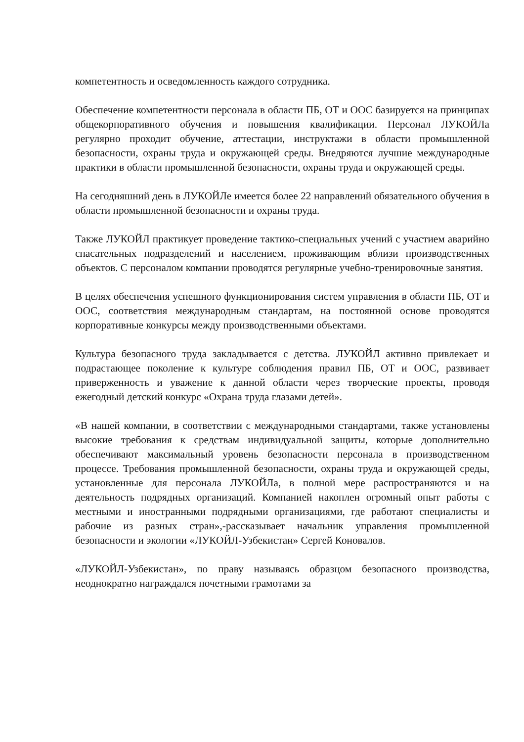компетентность и осведомленность каждого сотрудника.
Обеспечение компетентности персонала в области ПБ, ОТ и ООС базируется на принципах общекорпоративного обучения и повышения квалификации. Персонал ЛУКОЙЛа регулярно проходит обучение, аттестации, инструктажи в области промышленной безопасности, охраны труда и окружающей среды. Внедряются лучшие международные практики в области промышленной безопасности, охраны труда и окружающей среды.
На сегодняшний день в ЛУКОЙЛе имеется более 22 направлений обязательного обучения в области промышленной безопасности и охраны труда.
Также ЛУКОЙЛ практикует проведение тактико-специальных учений с участием аварийно спасательных подразделений и населением, проживающим вблизи производственных объектов. С персоналом компании проводятся регулярные учебно-тренировочные занятия.
В целях обеспечения успешного функционирования систем управления в области ПБ, ОТ и ООС, соответствия международным стандартам, на постоянной основе проводятся корпоративные конкурсы между производственными объектами.
Культура безопасного труда закладывается с детства. ЛУКОЙЛ активно привлекает и подрастающее поколение к культуре соблюдения правил ПБ, ОТ и ООС, развивает приверженность и уважение к данной области через творческие проекты, проводя ежегодный детский конкурс «Охрана труда глазами детей».
«В нашей компании, в соответствии с международными стандартами, также установлены высокие требования к средствам индивидуальной защиты, которые дополнительно обеспечивают максимальный уровень безопасности персонала в производственном процессе. Требования промышленной безопасности, охраны труда и окружающей среды, установленные для персонала ЛУКОЙЛа, в полной мере распространяются и на деятельность подрядных организаций. Компанией накоплен огромный опыт работы с местными и иностранными подрядными организациями, где работают специалисты и рабочие из разных стран»,-рассказывает начальник управления промышленной безопасности и экологии «ЛУКОЙЛ-Узбекистан» Сергей Коновалов.
«ЛУКОЙЛ-Узбекистан», по праву называясь образцом безопасного производства, неоднократно награждался почетными грамотами за